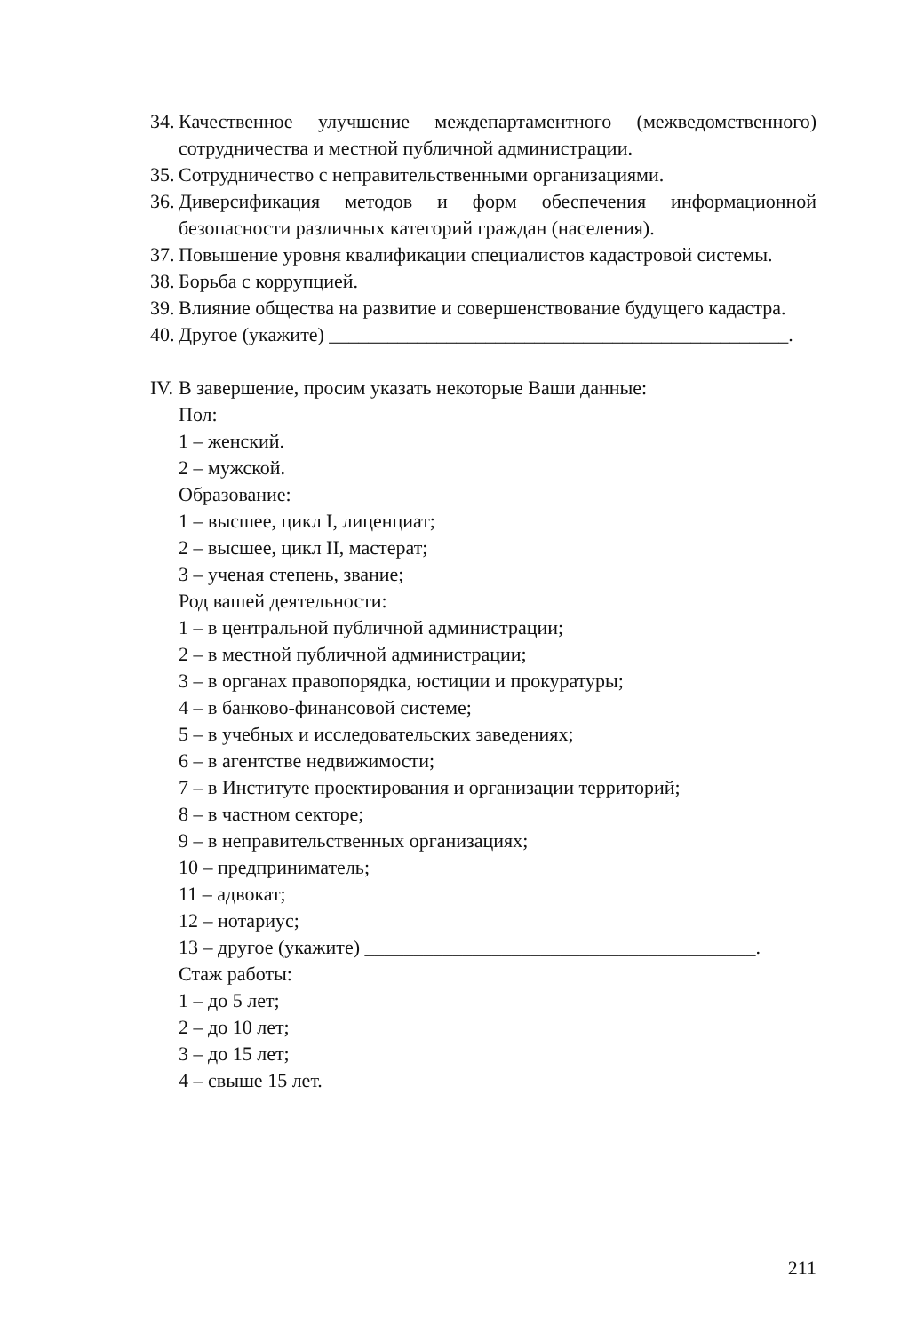34. Качественное улучшение междепартаментного (межведомственного) сотрудничества и местной публичной администрации.
35. Сотрудничество с неправительственными организациями.
36. Диверсификация методов и форм обеспечения информационной безопасности различных категорий граждан (населения).
37. Повышение уровня квалификации специалистов кадастровой системы.
38. Борьба с коррупцией.
39. Влияние общества на развитие и совершенствование будущего кадастра.
40. Другое (укажите) _______________________________________________.
IV. В завершение, просим указать некоторые Ваши данные:
Пол:
1 – женский.
2 – мужской.
Образование:
1 – высшее, цикл I, лиценциат;
2 – высшее, цикл II, мастерат;
3 – ученая степень, звание;
Род вашей деятельности:
1 – в центральной публичной администрации;
2 – в местной публичной администрации;
3 – в органах правопорядка, юстиции и прокуратуры;
4 – в банково-финансовой системе;
5 – в учебных и исследовательских заведениях;
6 – в агентстве недвижимости;
7 – в Институте проектирования и организации территорий;
8 – в частном секторе;
9 – в неправительственных организациях;
10 – предприниматель;
11 – адвокат;
12 – нотариус;
13 – другое (укажите) ________________________________________.
Стаж работы:
1 – до 5 лет;
2 – до 10 лет;
3 – до 15 лет;
4 – свыше 15 лет.
211